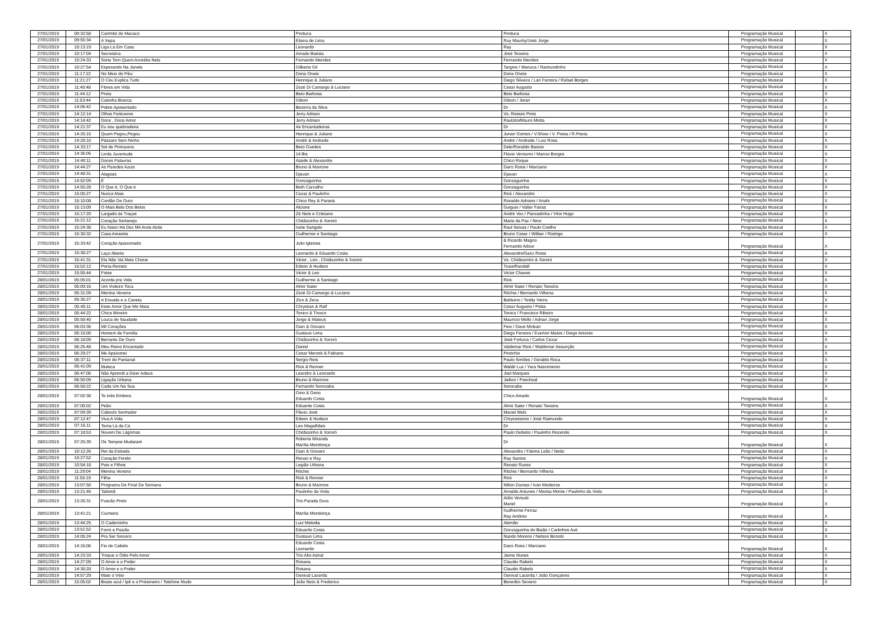| 27/01/2019 | 09:32:58 | Carimbó do Macaco | Pinduca | Pinduca | Programação Musical | | X |
| 27/01/2019 | 09:55:34 | A Xepa | Eliana de Lima | Ruy Maurity/José Jorge | Programação Musical | | X |
| 27/01/2019 | 10:13:19 | Liga Lá Em Casa | Leonardo | Ray | Programação Musical | | X |
| 27/01/2019 | 10:17:04 | Secretária | Amado Batista | José Teixeira | Programação Musical | | X |
| 27/01/2019 | 10:24:33 | Sorte Tem Quem Acredita Nela | Fernando Mendes | Fernando Mendes | Programação Musical | | X |
| 27/01/2019 | 10:27:54 | Esperando Na Janela | Gilberto Gil | Targino / Manuca / Raimundinho | Programação Musical | | X |
| 27/01/2019 | 11:17:22 | No Meio do Pitiu´ | Dona Onete | Dona Onete | Programação Musical | | X |
| 27/01/2019 | 11:21:27 | O Céu Explica Tudo | Henrique & Juliano | Diego Silveira / Lari Ferreira / Rafael Borges | Programação Musical | | X |
| 27/01/2019 | 11:40:48 | Flores em Vida | Zezé Di Camargo & Luciano | Cesar Augusto | Programação Musical | | X |
| 27/01/2019 | 11:44:12 | Preta | Beto Barbosa | Beto Barbosa | Programação Musical | | X |
| 27/01/2019 | 11:53:44 | Casinha Branca | Gilson | Gilson / Joran | Programação Musical | | X |
| 27/01/2019 | 14:06:42 | Pobre Aposentado | Bezerra da Silva | Dr | Programação Musical | | X |
| 27/01/2019 | 14:12:14 | Olhos Feiticeiros | Jerry Adriani | Vs. Rossini Pinto | Programação Musical | | X |
| 27/01/2019 | 14:14:42 | Doce , Doce Amor | Jerry Adriani | Raulzito/Mauro Motta | Programação Musical | | X |
| 27/01/2019 | 14:21:37 | Eu sou quebradeira | As Encantadeiras | Dr | Programação Musical | | X |
| 27/01/2019 | 14:25:15 | Quem Pegou,Pegou | Henrique & Juliano | Junior Gomes / V.Show / V. Poeta / R.Poeta | Programação Musical | | X |
| 27/01/2019 | 14:28:10 | Pássaro Sem Ninho | André & Andrade | André / Andrade / Luiz Rosa | Programação Musical | | X |
| 27/01/2019 | 14:33:17 | Sol de Primavera | Beto Guedes | Dele/Ronaldo Bastos | Programação Musical | | X |
| 27/01/2019 | 14:36:05 | Linda Juventude | 14 Bis | Flávio Venturini / Marcio Borges | Programação Musical | | X |
| 27/01/2019 | 14:40:11 | Doces Palavras | Ataide & Alexandre | Chico Roque | Programação Musical | | X |
| 27/01/2019 | 14:44:27 | As Paredes Azuis | Bruno & Marrone | Darci Rossi / Marciano | Programação Musical | | X |
| 27/01/2019 | 14:48:31 | Alagoas | Djavan | Djavan | Programação Musical | | X |
| 27/01/2019 | 14:52:09 | É | Gonzaguinha | Gonzaguinha | Programação Musical | | X |
| 27/01/2019 | 14:55:28 | O Que é, O Que é | Beth Carvalho | Gonzaguinha | Programação Musical | | X |
| 27/01/2019 | 15:05:27 | Nunca Mais | Cezar & Paulinho | Rick / Alexandre | Programação Musical | | X |
| 27/01/2019 | 15:10:08 | Cordão De Ouro | Chico Rey & Paraná | Ronaldo Adriano / Anahi | Programação Musical | | X |
| 27/01/2019 | 15:13:09 | O Mais Belo Dos Belos | Alcione | Guiguio / Valter Farias | Programação Musical | | X |
| 27/01/2019 | 15:17:20 | Largado ás Traças | Zé Neto e Cristiano | André Vox / Pancadinha / Vitor Hugo | Programação Musical | | X |
| 27/01/2019 | 15:21:12 | Coração Sertanejo | Chitãozinho & Xororó | Maria da Paz / Nino | Programação Musical | | X |
| 27/01/2019 | 15:24:38 | Eu Nasci Há Dez Mil Anos Atrás | Ivete Sangalo | Raul Seixas / Paulo Coelho | Programação Musical | | X |
| 27/01/2019 | 15:30:32 | Casa Amarela | Guilherme e Santiago | Bruno Cesar / Willian / Rodrigo | Programação Musical | | X |
| 27/01/2019 | 15:33:42 | Coração Apaixonado | Julio Iglesias | & Ricardo Magno Fernando Adour | Programação Musical | | X |
| 27/01/2019 | 15:38:27 | Laço Aberto | Leonardo & Eduardo Costa | Alexandre/Darci Rossi | Programação Musical | | X |
| 27/01/2019 | 15:41:31 | Ela Não Vai Mais Chorar | Victor , Léo , Chitãozinho & Xororó | Vs. Chitãozinho & Xororó | Programação Musical | | X |
| 27/01/2019 | 15:52:12 | Porta-Retrato | Edson & Hudson | Tivas/Randall | Programação Musical | | X |
| 27/01/2019 | 15:55:44 | Fotos | Victor & Leo | Victor Chaves | Programação Musical | | X |
| 28/01/2019 | 05:05:01 | Acorda pra Vida | Guilherme & Santiago | Rick | Programação Musical | | X |
| 28/01/2019 | 05:09:16 | Um Violeiro Toca | Almir Sater | Almir Sater / Renato Teixeira | Programação Musical | | X |
| 28/01/2019 | 05:31:09 | Menina Veneno | Zezé Di Camargo & Luciano | Ritchie / Bernardo Vilhena | Programação Musical | | X |
| 28/01/2019 | 05:35:27 | A Enxada e a Caneta | Zico & Zeca | Balduino / Teddy Vieira | Programação Musical | | X |
| 28/01/2019 | 05:40:11 | Esse Amor Que Me Mata | Chrystian & Ralf | Cesar Augusto / Piska | Programação Musical | | X |
| 28/01/2019 | 05:44:22 | Chico Mineiro | Tonico & Tinoco | Tonico / Francisco Ribeiro | Programação Musical | | X |
| 28/01/2019 | 05:58:40 | Louca de Saudade | Jorge & Mateus | Mauricio Mello / Adnan Jorge | Programação Musical | | X |
| 28/01/2019 | 06:03:36 | Mil Corações | Gian & Giovani | Feio / Dave Mclean | Programação Musical | | X |
| 28/01/2019 | 06:15:00 | Homem de Família | Gustavo Lima | Diego Ferreira / Everton Matos / Diego Antonio | Programação Musical | | X |
| 28/01/2019 | 06:18:09 | Berrante De Ouro | Chitãozinho & Xororó | José Fortuna / Carlos Cezar | Programação Musical | | X |
| 28/01/2019 | 06:25:48 | Meu Reino Encantado | Daniel | Valdemar Reis / Waldemar Assunção | Programação Musical | | X |
| 28/01/2019 | 06:29:27 | Me Apaixonei | Cesar Menotti & Fabiano | Pinóchio | Programação Musical | | X |
| 28/01/2019 | 06:37:11 | Trem do Pantanal | Sergio Reis | Paulo Simões / Geraldo Roca | Programação Musical | | X |
| 28/01/2019 | 06:41:09 | Muleca | Rick & Renner | Waldir Luz / Yara Nascimento | Programação Musical | | X |
| 28/01/2019 | 06:47:06 | Não Aprendi a Dizer Adeus | Leandro & Leonardo | Joel Marques | Programação Musical | | X |
| 28/01/2019 | 06:50:09 | Ligação Urbana | Bruno & Marrone | Jailton / Paschoal | Programação Musical | | X |
| 28/01/2019 | 06:58:22 | Cada Um Na Sua | Fernando Sorocaba | Sorocaba | Programação Musical | | X |
| 28/01/2019 | 07:02:38 | To indo Embora | Gino & Geno Eduardo Costa | Chico Amado | Programação Musical | | X |
| 28/01/2019 | 07:05:02 | Peão | Eduardo Costa | Almir Sater / Renato Teixeira | Programação Musical | | X |
| 28/01/2019 | 07:09:39 | Caboclo Sonhador | Flávio José | Maciel Melo | Programação Musical | | X |
| 28/01/2019 | 07:12:47 | Viva A Vida | Edson & Hudson | Chrysostomo / José Raimundo | Programação Musical | | X |
| 28/01/2019 | 07:16:11 | Toma Lá da Cá | Leo Magalhães | Dr | Programação Musical | | X |
| 28/01/2019 | 07:18:53 | Núvem De Lágrimas | Chitãozinho & Xororó | Paulo Debetio / Paulinho Rezende | Programação Musical | | X |
| 28/01/2019 | 07:25:39 | Os Tempos Mudaram | Roberta Miranda Marília Mendonça | Dr | Programação Musical | | X |
| 28/01/2019 | 10:12:26 | Rei da Estrada | Gian & Giovani | Alexandre / Fátima Leão / Netto | Programação Musical | | X |
| 28/01/2019 | 10:27:52 | Coração Ferido | Renan e Ray | Ray Santos | Programação Musical | | X |
| 28/01/2019 | 10:54:18 | Pais e Filhos | Legião Urbana | Renato Russo | Programação Musical | | X |
| 28/01/2019 | 11:29:04 | Menina Veneno | Ritchie | Ritchie / Bernardo Vilhena | Programação Musical | | X |
| 28/01/2019 | 11:55:19 | Filha | Rick & Renner | Rick | Programação Musical | | X |
| 28/01/2019 | 13:07:50 | Programa De Final De Semana | Bruno & Marrone | Nilton Dantas / Ivan Medeiros | Programação Musical | | X |
| 28/01/2019 | 13:21:46 | Talismã | Paulinho da Viola | Arnaldo Antunes / Marisa Monte / Paulinho da Viola | Programação Musical | | X |
| 28/01/2019 | 13:26:31 | Fuscão Preto | Trio Parada Dura | Atílio Versutti Mariel | Programação Musical | | X |
| 28/01/2019 | 13:41:21 | Ciumeira | Marília Mendonça | Guilherme Ferraz Ray Antônio | Programação Musical | | X |
| 28/01/2019 | 13:44:25 | O Caderninho | Luiz Melodia | Alemão | Programação Musical | | X |
| 28/01/2019 | 13:51:52 | Forró e Paixão | Eduardo Costa | Gonzaguinha do Baião / Carlinhos Axé | Programação Musical | | X |
| 28/01/2019 | 14:05:24 | Pra Ser Sincero | Gustavo Lima | Nando Moreno / Nelson Bonotti | Programação Musical | | X |
| 28/01/2019 | 14:16:06 | Fio de Cabelo | Eduardo Costa Leonardo | Darci Ross / Marciano | Programação Musical | | X |
| 28/01/2019 | 14:23:33 | Troque o Ódio Pelo Amor | Trio Alto Astral | Jaime Nunes | Programação Musical | | X |
| 28/01/2019 | 14:27:09 | O Amor e o Poder | Rosana | Claudio Rabelo | Programação Musical | | X |
| 28/01/2019 | 14:30:28 | O Amor e o Poder | Rosana | Claudio Rabelo | Programação Musical | | X |
| 28/01/2019 | 14:57:29 | Mate o Véio | Genival Lacerda | Genival Lacerda / João Gonçalves | Programação Musical | | X |
| 28/01/2019 | 15:05:02 | Boate azul / Ipê e o Prisioneiro / Telefone Mudo | João Neto & Frederico | Benedito Seviero | Programação Musical | | X |